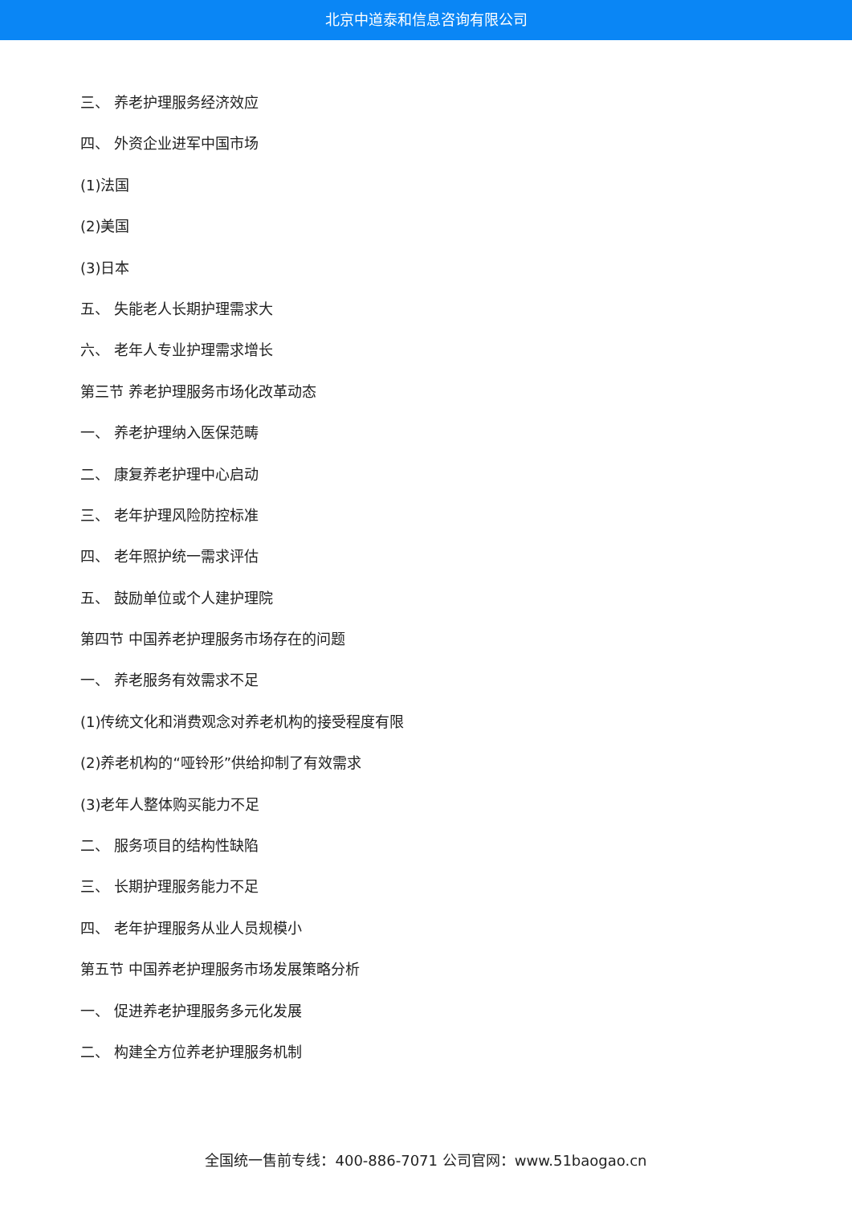北京中道泰和信息咨询有限公司
三、 养老护理服务经济效应
四、 外资企业进军中国市场
(1)法国
(2)美国
(3)日本
五、 失能老人长期护理需求大
六、 老年人专业护理需求增长
第三节 养老护理服务市场化改革动态
一、 养老护理纳入医保范畴
二、 康复养老护理中心启动
三、 老年护理风险防控标准
四、 老年照护统一需求评估
五、 鼓励单位或个人建护理院
第四节 中国养老护理服务市场存在的问题
一、 养老服务有效需求不足
(1)传统文化和消费观念对养老机构的接受程度有限
(2)养老机构的“哑铃形”供给抑制了有效需求
(3)老年人整体购买能力不足
二、 服务项目的结构性缺陷
三、 长期护理服务能力不足
四、 老年护理服务从业人员规模小
第五节 中国养老护理服务市场发展策略分析
一、 促进养老护理服务多元化发展
二、 构建全方位养老护理服务机制
全国统一售前专线：400-886-7071 公司官网：www.51baogao.cn